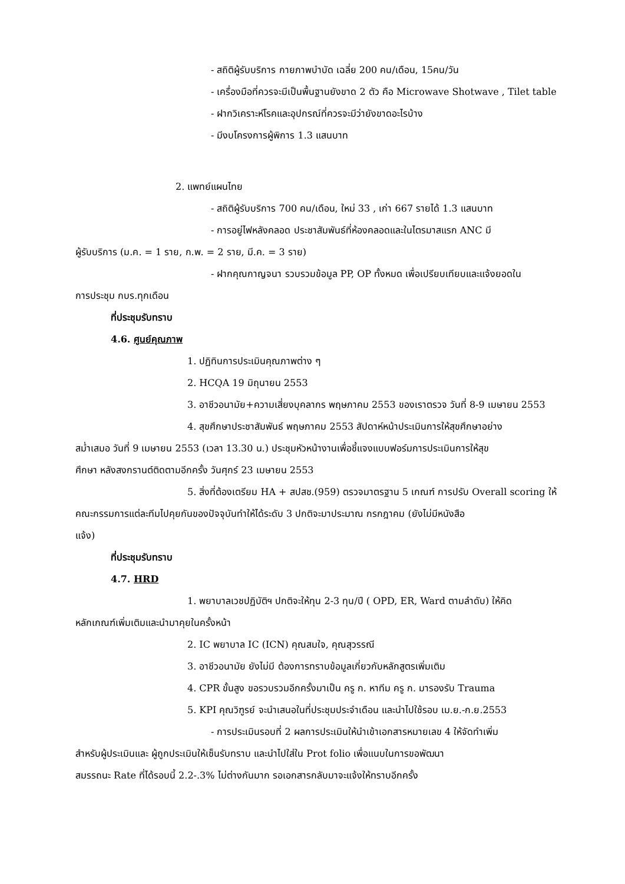- สถิติผู้รับบริการ กายภาพบำบัด เฉลี่ย 200 คน/เดือน, 15คน/วัน
- เครื่องมือที่ควรจะมีเป็นพื้นฐานยังขาด 2 ตัว คือ Microwave Shotwave , Tilet table
- ฝากวิเคราะห์โรคและอุปกรณ์ที่ควรจะมีว่ายังขาดอะไรบ้าง
- มีงบโครงการผู้พิการ 1.3 แสนบาท
2. แพทย์แผนไทย
- สถิติผู้รับบริการ 700 คน/เดือน, ใหม่ 33 , เก่า 667 รายได้ 1.3 แสนบาท
- การอยู่ไฟหลังคลอด ประชาสัมพันธ์ที่ห้องคลอดและในไตรมาสแรก ANC มี
ผู้รับบริการ (ม.ค. = 1 ราย, ก.พ. = 2 ราย, มี.ค. = 3 ราย)
- ฝากคุณกาญจนา รวบรวมข้อมูล PP, OP ทั้งหมด เพื่อเปรียบเทียบและแจ้งยอดใน
การประชุม กบร.ทุกเดือน
ที่ประชุมรับทราบ
4.6. ศูนย์คุณภาพ
1. ปฏิทินการประเมินคุณภาพต่าง ๆ
2. HCQA 19 มิถุนายน 2553
3. อาชีวอนามัย+ความเสี่ยงบุคลากร พฤษภาคม 2553 ของเราตรวจ วันที่ 8-9 เมษายน 2553
4. สุขศึกษาประชาสัมพันธ์ พฤษภาคม 2553 สัปดาห์หน้าประเมินการให้สุขศึกษาอย่าง
สม่ำเสมอ วันที่ 9 เมษายน 2553 (เวลา 13.30 น.) ประชุมหัวหน้างานเพื่อชี้แจงแบบฟอร์มการประเมินการให้สุข
ศึกษา หลังสงกรานต์ติดตามอีกครั้ง วันศุกร์ 23 เมษายน 2553
5. สิ่งที่ต้องเตรียม HA + สปสช.(959) ตรวจมาตรฐาน 5 เกณฑ์ การปรับ Overall scoring ให้
คณะกรรมการแต่ละทีมไปคุยกันของปัจจุบันทำให้ได้ระดับ 3 ปกติจะมาประมาณ กรกฎาคม (ยังไม่มีหนังสือ
แจ้ง)
ที่ประชุมรับทราบ
4.7. HRD
1. พยาบาลเวชปฏิบัติฯ ปกติจะให้ทุน 2-3 ทุน/ปี ( OPD, ER, Ward ตามลำดับ) ให้คิด
หลักเกณฑ์เพิ่มเติมและนำมาคุยในครั้งหน้า
2. IC พยาบาล IC (ICN) คุณสมใจ, คุณสุวรรณี
3. อาชีวอนามัย ยังไม่มี ต้องการทราบข้อมูลเกี่ยวกับหลักสูตรเพิ่มเติม
4. CPR ขั้นสูง ขอรวบรวมอีกครั้งมาเป็น ครู ก. หาทีม ครู ก. มารองรับ Trauma
5. KPI คุณวิฑูรย์ จะนำเสนอในที่ประชุมประจำเดือน และนำไปใช้รอบ เม.ย.-ก.ย.2553
- การประเมินรอบที่ 2 ผลการประเมินให้นำเข้าเอกสารหมายเลข 4 ให้จัดทำเพิ่ม
สำหรับผู้ประเมินและ ผู้ถูกประเมินให้เซ็นรับทราบ และนำไปใส่ใน Prot folio เพื่อแนบในการขอพัฒนา
สมรรถนะ Rate ที่ได้รอบนี้ 2.2-.3% ไม่ต่างกันมาก รอเอกสารกลับมาจะแจ้งให้ทราบอีกครั้ง